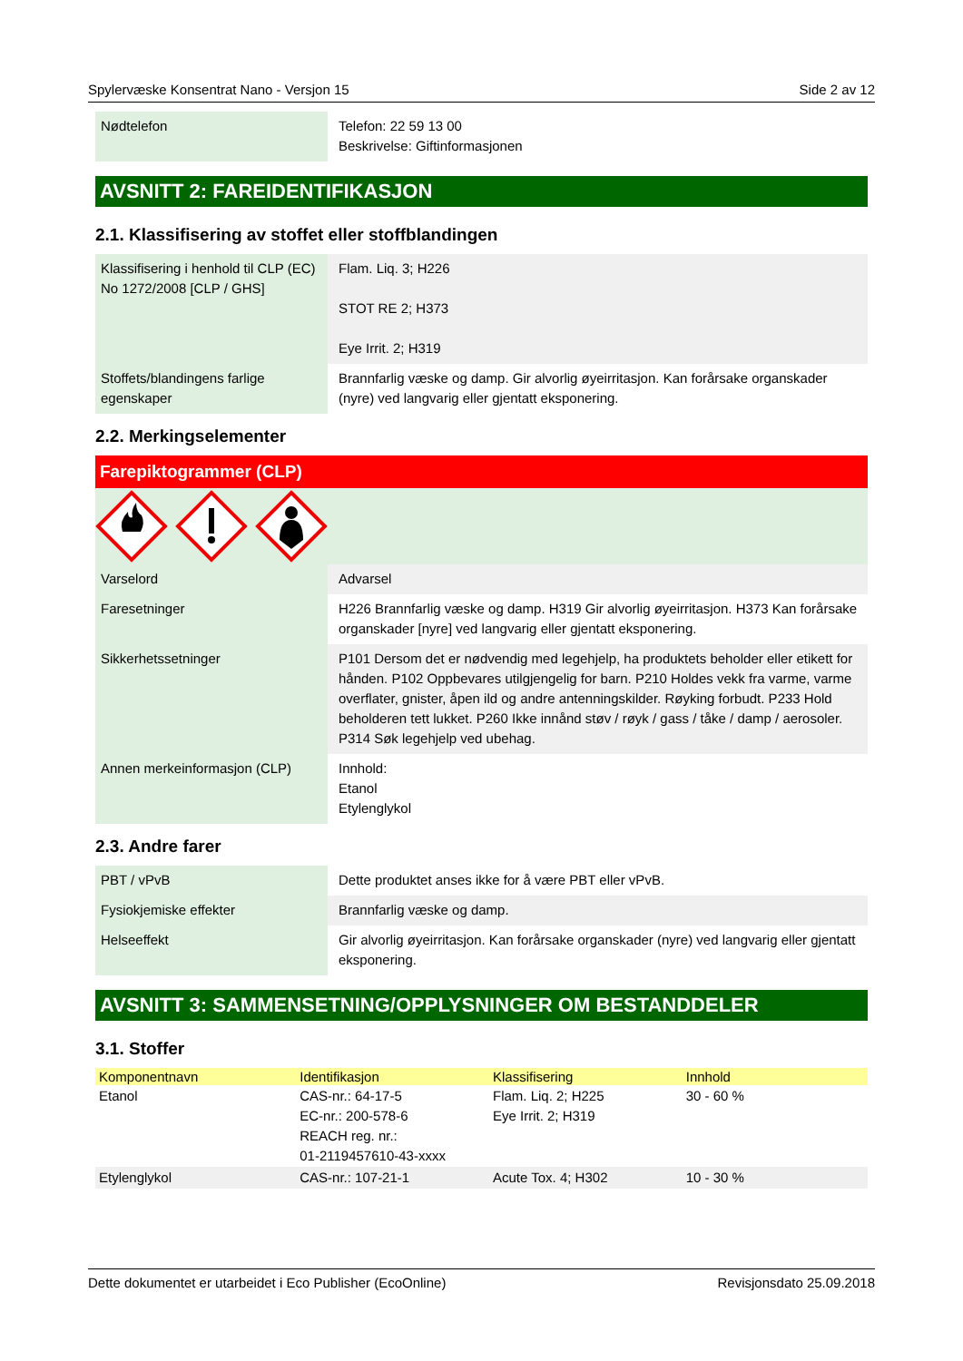Spylervæske Konsentrat Nano - Versjon 15 Side 2 av 12
| Nødtelefon | Telefon: 22 59 13 00 Beskrivelse: Giftinformasjonen |
AVSNITT 2: FAREIDENTIFIKASJON
2.1. Klassifisering av stoffet eller stoffblandingen
| Klassifisering i henhold til CLP (EC) No 1272/2008 [CLP / GHS] | Flam. Liq. 3; H226 STOT RE 2; H373 Eye Irrit. 2; H319 |
| Stoffets/blandingens farlige egenskaper | Brannfarlig væske og damp. Gir alvorlig øyeirritasjon. Kan forårsake organskader (nyre) ved langvarig eller gjentatt eksponering. |
2.2. Merkingselementer
Farepiktogrammer (CLP)
| Varselord | Advarsel |
| Faresetninger | H226 Brannfarlig væske og damp. H319 Gir alvorlig øyeirritasjon. H373 Kan forårsake organskader [nyre] ved langvarig eller gjentatt eksponering. |
| Sikkerhetssetninger | P101 Dersom det er nødvendig med legehjelp, ha produktets beholder eller etikett for hånden. P102 Oppbevares utilgjengelig for barn. P210 Holdes vekk fra varme, varme overflater, gnister, åpen ild og andre antenningskilder. Røyking forbudt. P233 Hold beholderen tett lukket. P260 Ikke innånd støv / røyk / gass / tåke / damp / aerosoler. P314 Søk legehjelp ved ubehag. |
| Annen merkeinformasjon (CLP) | Innhold: Etanol Etylenglykol |
2.3. Andre farer
| PBT / vPvB | Dette produktet anses ikke for å være PBT eller vPvB. |
| Fysiokjemiske effekter | Brannfarlig væske og damp. |
| Helseeffekt | Gir alvorlig øyeirritasjon. Kan forårsake organskader (nyre) ved langvarig eller gjentatt eksponering. |
AVSNITT 3: SAMMENSETNING/OPPLYSNINGER OM BESTANDDELER
3.1. Stoffer
| Komponentnavn | Identifikasjon | Klassifisering | Innhold |
| --- | --- | --- | --- |
| Etanol | CAS-nr.: 64-17-5 EC-nr.: 200-578-6 REACH reg. nr.: 01-2119457610-43-xxxx | Flam. Liq. 2; H225 Eye Irrit. 2; H319 | 30 - 60 % |
| Etylenglykol | CAS-nr.: 107-21-1 | Acute Tox. 4; H302 | 10 - 30 % |
Dette dokumentet er utarbeidet i Eco Publisher (EcoOnline) Revisjonsdato 25.09.2018